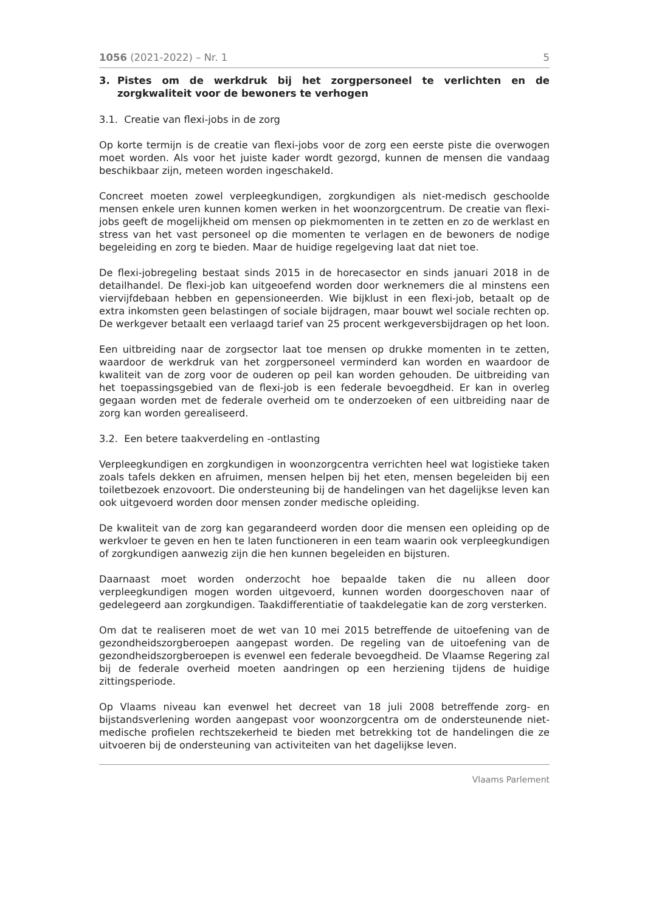1056 (2021-2022) – Nr. 1 5
3. Pistes om de werkdruk bij het zorgpersoneel te verlichten en de zorgkwaliteit voor de bewoners te verhogen
3.1. Creatie van flexi-jobs in de zorg
Op korte termijn is de creatie van flexi-jobs voor de zorg een eerste piste die overwogen moet worden. Als voor het juiste kader wordt gezorgd, kunnen de mensen die vandaag beschikbaar zijn, meteen worden ingeschakeld.
Concreet moeten zowel verpleegkundigen, zorgkundigen als niet-medisch geschoolde mensen enkele uren kunnen komen werken in het woonzorgcentrum. De creatie van flexi-jobs geeft de mogelijkheid om mensen op piekmomenten in te zetten en zo de werklast en stress van het vast personeel op die momenten te verlagen en de bewoners de nodige begeleiding en zorg te bieden. Maar de huidige regelgeving laat dat niet toe.
De flexi-jobregeling bestaat sinds 2015 in de horecasector en sinds januari 2018 in de detailhandel. De flexi-job kan uitgeoefend worden door werknemers die al minstens een viervijfdebaan hebben en gepensioneerden. Wie bijklust in een flexi-job, betaalt op de extra inkomsten geen belastingen of sociale bijdragen, maar bouwt wel sociale rechten op. De werkgever betaalt een verlaagd tarief van 25 procent werkgeversbijdragen op het loon.
Een uitbreiding naar de zorgsector laat toe mensen op drukke momenten in te zetten, waardoor de werkdruk van het zorgpersoneel verminderd kan worden en waardoor de kwaliteit van de zorg voor de ouderen op peil kan worden gehouden. De uitbreiding van het toepassingsgebied van de flexi-job is een federale bevoegdheid. Er kan in overleg gegaan worden met de federale overheid om te onderzoeken of een uitbreiding naar de zorg kan worden gerealiseerd.
3.2. Een betere taakverdeling en -ontlasting
Verpleegkundigen en zorgkundigen in woonzorgcentra verrichten heel wat logistieke taken zoals tafels dekken en afruimen, mensen helpen bij het eten, mensen begeleiden bij een toiletbezoek enzovoort. Die ondersteuning bij de handelingen van het dagelijkse leven kan ook uitgevoerd worden door mensen zonder medische opleiding.
De kwaliteit van de zorg kan gegarandeerd worden door die mensen een opleiding op de werkvloer te geven en hen te laten functioneren in een team waarin ook verpleegkundigen of zorgkundigen aanwezig zijn die hen kunnen begeleiden en bijsturen.
Daarnaast moet worden onderzocht hoe bepaalde taken die nu alleen door verpleegkundigen mogen worden uitgevoerd, kunnen worden doorgeschoven naar of gedelegeerd aan zorgkundigen. Taakdifferentiatie of taakdelegatie kan de zorg versterken.
Om dat te realiseren moet de wet van 10 mei 2015 betreffende de uitoefening van de gezondheidszorgberoepen aangepast worden. De regeling van de uitoefening van de gezondheidszorgberoepen is evenwel een federale bevoegdheid. De Vlaamse Regering zal bij de federale overheid moeten aandringen op een herziening tijdens de huidige zittingsperiode.
Op Vlaams niveau kan evenwel het decreet van 18 juli 2008 betreffende zorg- en bijstandsverlening worden aangepast voor woonzorgcentra om de ondersteunende niet-medische profielen rechtszekerheid te bieden met betrekking tot de handelingen die ze uitvoeren bij de ondersteuning van activiteiten van het dagelijkse leven.
Vlaams Parlement